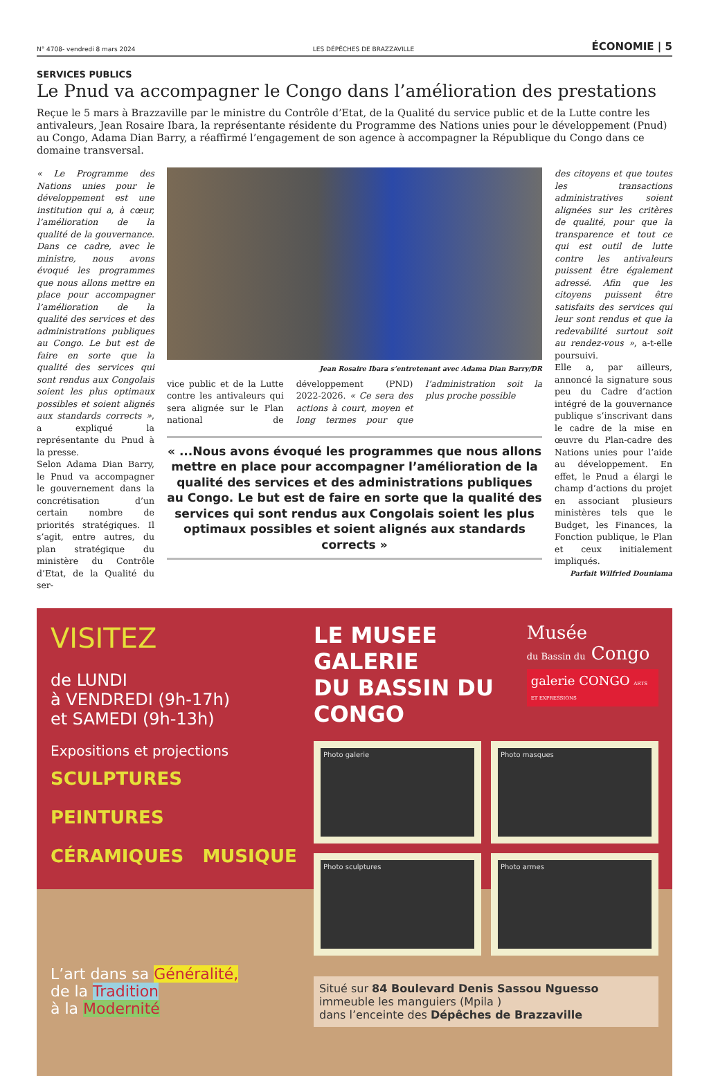N° 4708- vendredi 8 mars 2024 LES DÉPÊCHES DE BRAZZAVILLE ÉCONOMIE | 5
SERVICES PUBLICS
Le Pnud va accompagner le Congo dans l’amélioration des prestations
Reçue le 5 mars à Brazzaville par le ministre du Contrôle d’Etat, de la Qualité du service public et de la Lutte contre les antivaleurs, Jean Rosaire Ibara, la représentante résidente du Programme des Nations unies pour le développement (Pnud) au Congo, Adama Dian Barry, a réaffirmé l’engagement de son agence à accompagner la République du Congo dans ce domaine transversal.
« Le Programme des Nations unies pour le développement est une institution qui a, à cœur, l’amélioration de la qualité de la gouvernance. Dans ce cadre, avec le ministre, nous avons évoqué les programmes que nous allons mettre en place pour accompagner l’amélioration de la qualité des services et des administrations publiques au Congo. Le but est de faire en sorte que la qualité des services qui sont rendus aux Congolais soient les plus optimaux possibles et soient alignés aux standards corrects », a expliqué la représentante du Pnud à la presse.
Selon Adama Dian Barry, le Pnud va accompagner le gouvernement dans la concrétisation d’un certain nombre de priorités stratégiques. Il s’agit, entre autres, du plan stratégique du ministère du Contrôle d’Etat, de la Qualité du ser-
Jean Rosaire Ibara s’entretenant avec Adama Dian Barry/DR
vice public et de la Lutte contre les antivaleurs qui sera alignée sur le Plan national de développement (PND) 2022-2026. « Ce sera des actions à court, moyen et long termes pour que l’administration soit la plus proche possible
« ...Nous avons évoqué les programmes que nous allons mettre en place pour accompagner l’amélioration de la qualité des services et des administrations publiques au Congo. Le but est de faire en sorte que la qualité des services qui sont rendus aux Congolais soient les plus optimaux possibles et soient alignés aux standards corrects »
des citoyens et que toutes les transactions administratives soient alignées sur les critères de qualité, pour que la transparence et tout ce qui est outil de lutte contre les antivaleurs puissent être également adressé. Afin que les citoyens puissent être satisfaits des services qui leur sont rendus et que la redevabilité surtout soit au rendez-vous », a-t-elle poursuivi.
Elle a, par ailleurs, annoncé la signature sous peu du Cadre d’action intégré de la gouvernance publique s’inscrivant dans le cadre de la mise en œuvre du Plan-cadre des Nations unies pour l’aide au développement. En effet, le Pnud a élargi le champ d’actions du projet en associant plusieurs ministères tels que le Budget, les Finances, la Fonction publique, le Plan et ceux initialement impliqués.
Parfait Wilfried Douniama
VISITEZ
de LUNDI
à VENDREDI (9h-17h)
et SAMEDI (9h-13h)
Expositions et projections
SCULPTURES PEINTURES
CÉRAMIQUES MUSIQUE
L’art dans sa Généralité,
de la Tradition
à la Modernité
LE MUSEE GALERIE
DU BASSIN DU CONGO
Musée
du Bassin du Congo
galerie CONGO ARTS ET EXPRESSIONS
Photo galerie
Photo masques
Photo sculptures
Photo armes
Situé sur 84 Boulevard Denis Sassou Nguesso
immeuble les manguiers (Mpila )
dans l’enceinte des Dépêches de Brazzaville